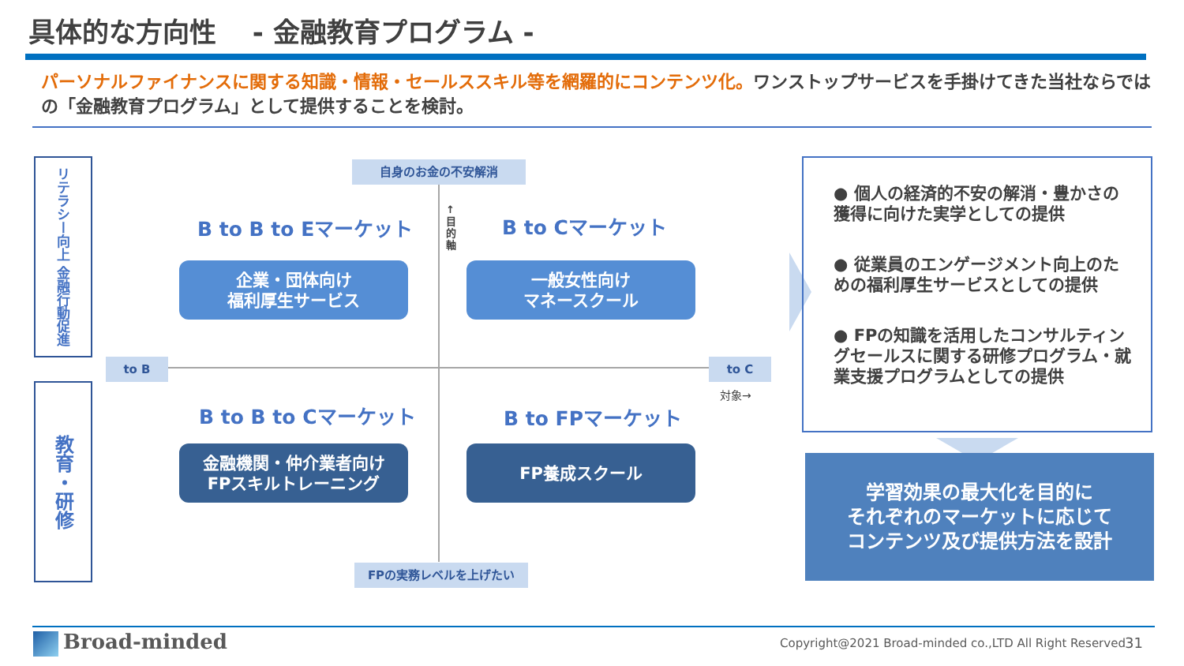具体的な方向性　 - 金融教育プログラム -
パーソナルファイナンスに関する知識・情報・セールススキル等を網羅的にコンテンツ化。ワンストップサービスを手掛けてきた当社ならではの「金融教育プログラム」として提供することを検討。
リテラシー向上 金融行動促進
教育・研修
自身のお金の不安解消
FPの実務レベルを上げたい
to B to C
↑目的軸
対象→
B to B to Eマーケット B to Cマーケット
B to B to Cマーケット B to FPマーケット
企業・団体向け
福利厚生サービス
一般女性向け
マネースクール
金融機関・仲介業者向け
FPスキルトレーニング
FP養成スクール
● 個人の経済的不安の解消・豊かさの獲得に向けた実学としての提供
● 従業員のエンゲージメント向上のための福利厚生サービスとしての提供
● FPの知識を活用したコンサルティングセールスに関する研修プログラム・就業支援プログラムとしての提供
学習効果の最大化を目的に
それぞれのマーケットに応じて
コンテンツ及び提供方法を設計
Broad-minded
Copyright@2021 Broad-minded co.,LTD All Right Reserved
31